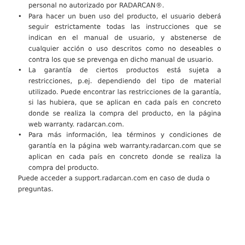personal no autorizado por RADARCAN®.
• Para hacer un buen uso del producto, el usuario deberá seguir estrictamente todas las instrucciones que se indican en el manual de usuario, y abstenerse de cualquier acción o uso descritos como no deseables o contra los que se prevenga en dicho manual de usuario.
• La garantía de ciertos productos está sujeta a restricciones, p.ej. dependiendo del tipo de material utilizado. Puede encontrar las restricciones de la garantía, si las hubiera, que se aplican en cada país en concreto donde se realiza la compra del producto, en la página web warranty. radarcan.com.
• Para más información, lea términos y condiciones de garantía en la página web warranty.radarcan.com que se aplican en cada país en concreto donde se realiza la compra del producto.
Puede acceder a support.radarcan.com en caso de duda o preguntas.